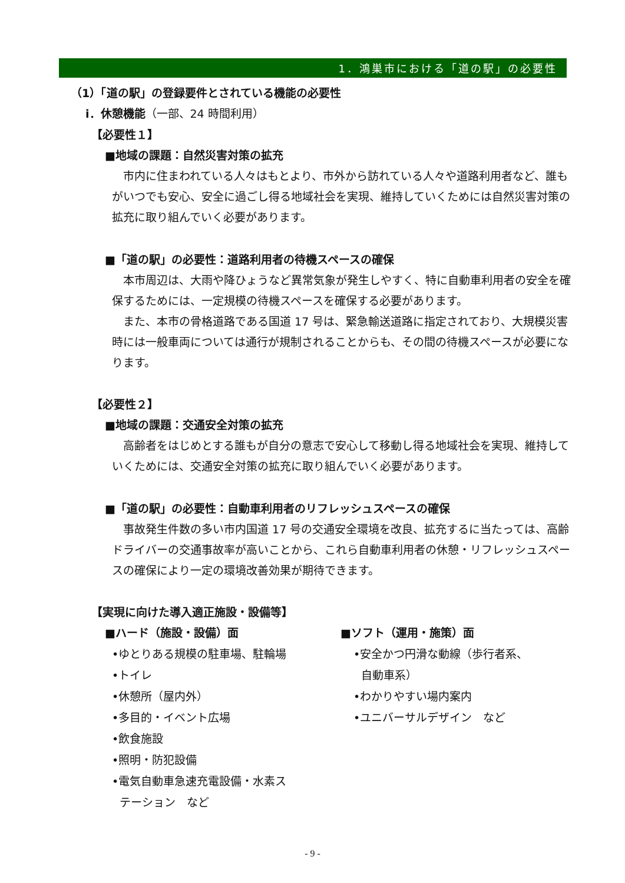1．鴻巣市における「道の駅」の必要性
（1）「道の駅」の登録要件とされている機能の必要性
ⅰ．休憩機能（一部、24 時間利用）
【必要性１】
■地域の課題：自然災害対策の拡充
　市内に住まわれている人々はもとより、市外から訪れている人々や道路利用者など、誰もがいつでも安心、安全に過ごし得る地域社会を実現、維持していくためには自然災害対策の拡充に取り組んでいく必要があります。
■「道の駅」の必要性：道路利用者の待機スペースの確保
　本市周辺は、大雨や降ひょうなど異常気象が発生しやすく、特に自動車利用者の安全を確保するためには、一定規模の待機スペースを確保する必要があります。
　また、本市の骨格道路である国道 17 号は、緊急輸送道路に指定されており、大規模災害時には一般車両については通行が規制されることからも、その間の待機スペースが必要になります。
【必要性２】
■地域の課題：交通安全対策の拡充
　高齢者をはじめとする誰もが自分の意志で安心して移動し得る地域社会を実現、維持していくためには、交通安全対策の拡充に取り組んでいく必要があります。
■「道の駅」の必要性：自動車利用者のリフレッシュスペースの確保
　事故発生件数の多い市内国道 17 号の交通安全環境を改良、拡充するに当たっては、高齢ドライバーの交通事故率が高いことから、これら自動車利用者の休憩・リフレッシュスペースの確保により一定の環境改善効果が期待できます。
【実現に向けた導入適正施設・設備等】
■ハード（施設・設備）面
•ゆとりある規模の駐車場、駐輪場
•トイレ
•休憩所（屋内外）
•多目的・イベント広場
•飲食施設
•照明・防犯設備
•電気自動車急速充電設備・水素ス
テーション　など
■ソフト（運用・施策）面
•安全かつ円滑な動線（歩行者系、
自動車系）
•わかりやすい場内案内
•ユニバーサルデザイン　など
- 9 -